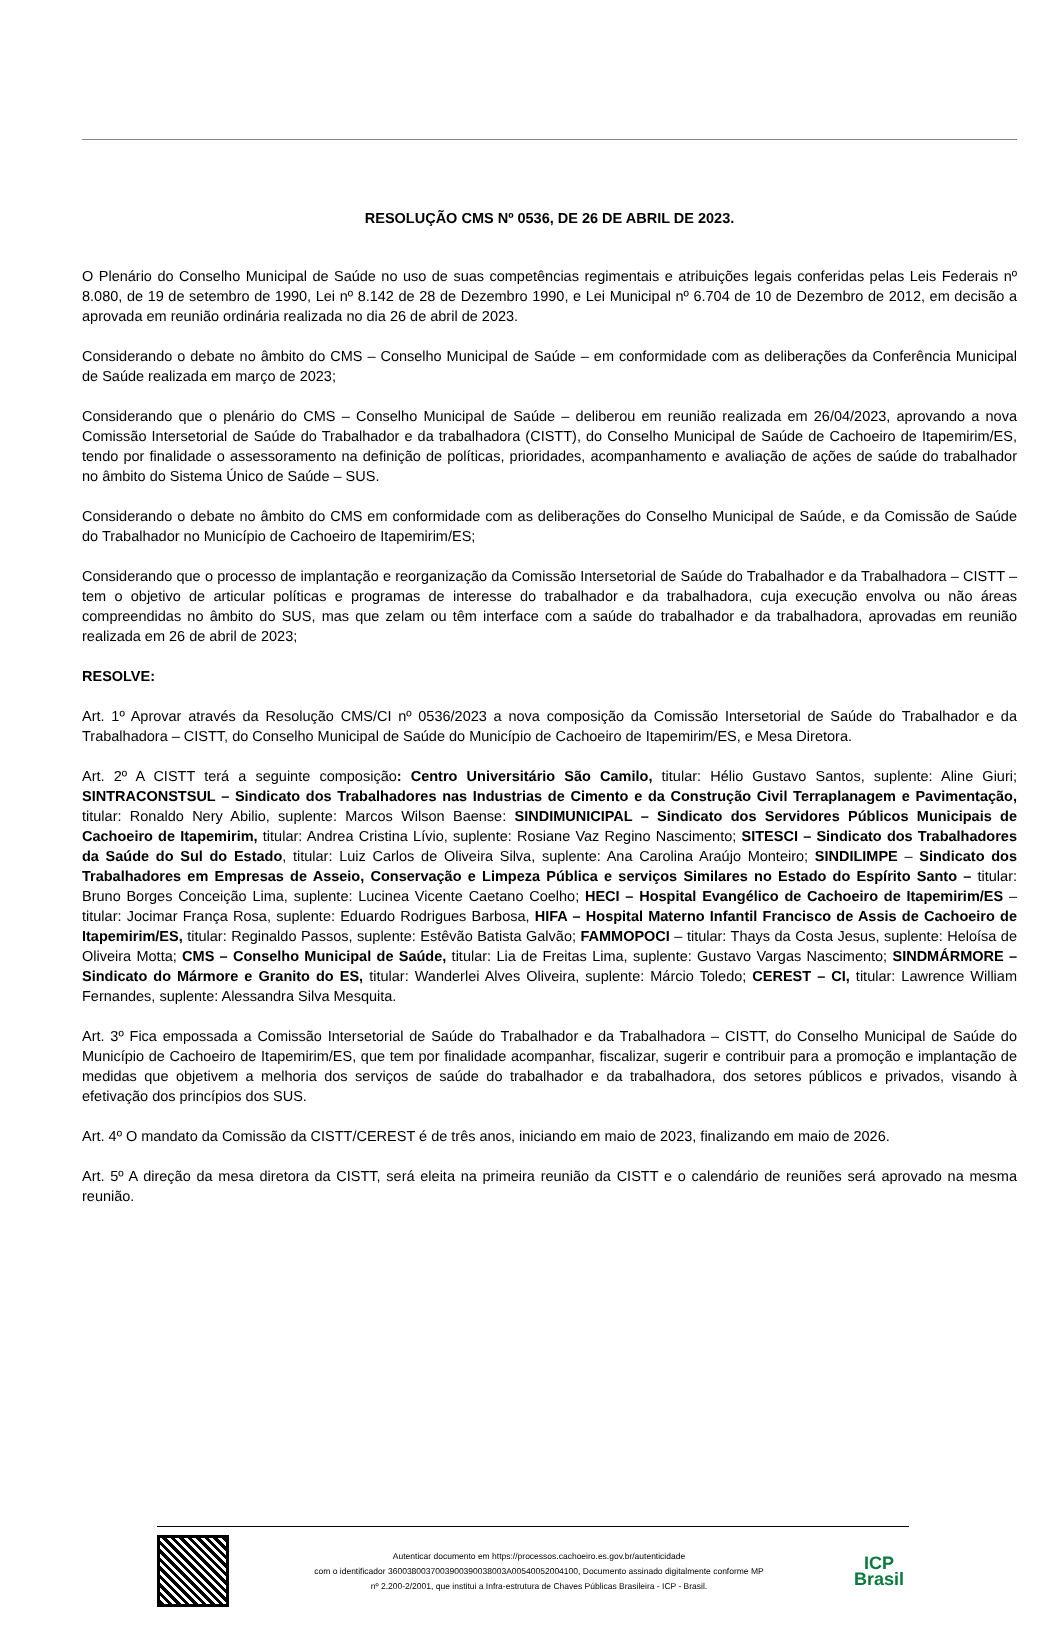RESOLUÇÃO CMS Nº 0536, DE 26 DE ABRIL DE 2023.
O Plenário do Conselho Municipal de Saúde no uso de suas competências regimentais e atribuições legais conferidas pelas Leis Federais nº 8.080, de 19 de setembro de 1990, Lei nº 8.142 de 28 de Dezembro 1990, e Lei Municipal nº 6.704 de 10 de Dezembro de 2012, em decisão a aprovada em reunião ordinária realizada no dia 26 de abril de 2023.
Considerando o debate no âmbito do CMS – Conselho Municipal de Saúde – em conformidade com as deliberações da Conferência Municipal de Saúde realizada em março de 2023;
Considerando que o plenário do CMS – Conselho Municipal de Saúde – deliberou em reunião realizada em 26/04/2023, aprovando a nova Comissão Intersetorial de Saúde do Trabalhador e da trabalhadora (CISTT), do Conselho Municipal de Saúde de Cachoeiro de Itapemirim/ES, tendo por finalidade o assessoramento na definição de políticas, prioridades, acompanhamento e avaliação de ações de saúde do trabalhador no âmbito do Sistema Único de Saúde – SUS.
Considerando o debate no âmbito do CMS em conformidade com as deliberações do Conselho Municipal de Saúde, e da Comissão de Saúde do Trabalhador no Município de Cachoeiro de Itapemirim/ES;
Considerando que o processo de implantação e reorganização da Comissão Intersetorial de Saúde do Trabalhador e da Trabalhadora – CISTT – tem o objetivo de articular políticas e programas de interesse do trabalhador e da trabalhadora, cuja execução envolva ou não áreas compreendidas no âmbito do SUS, mas que zelam ou têm interface com a saúde do trabalhador e da trabalhadora, aprovadas em reunião realizada em 26 de abril de 2023;
RESOLVE:
Art. 1º Aprovar através da Resolução CMS/CI nº 0536/2023 a nova composição da Comissão Intersetorial de Saúde do Trabalhador e da Trabalhadora – CISTT, do Conselho Municipal de Saúde do Município de Cachoeiro de Itapemirim/ES, e Mesa Diretora.
Art. 2º A CISTT terá a seguinte composição: Centro Universitário São Camilo, titular: Hélio Gustavo Santos, suplente: Aline Giuri; SINTRACONSTSUL – Sindicato dos Trabalhadores nas Industrias de Cimento e da Construção Civil Terraplanagem e Pavimentação, titular: Ronaldo Nery Abilio, suplente: Marcos Wilson Baense: SINDIMUNICIPAL – Sindicato dos Servidores Públicos Municipais de Cachoeiro de Itapemirim, titular: Andrea Cristina Lívio, suplente: Rosiane Vaz Regino Nascimento; SITESCI – Sindicato dos Trabalhadores da Saúde do Sul do Estado, titular: Luiz Carlos de Oliveira Silva, suplente: Ana Carolina Araújo Monteiro; SINDILIMPE – Sindicato dos Trabalhadores em Empresas de Asseio, Conservação e Limpeza Pública e serviços Similares no Estado do Espírito Santo – titular: Bruno Borges Conceição Lima, suplente: Lucinea Vicente Caetano Coelho; HECI – Hospital Evangélico de Cachoeiro de Itapemirim/ES – titular: Jocimar França Rosa, suplente: Eduardo Rodrigues Barbosa, HIFA – Hospital Materno Infantil Francisco de Assis de Cachoeiro de Itapemirim/ES, titular: Reginaldo Passos, suplente: Estêvão Batista Galvão; FAMMOPOCI – titular: Thays da Costa Jesus, suplente: Heloísa de Oliveira Motta; CMS – Conselho Municipal de Saúde, titular: Lia de Freitas Lima, suplente: Gustavo Vargas Nascimento; SINDMÁRMORE – Sindicato do Mármore e Granito do ES, titular: Wanderlei Alves Oliveira, suplente: Márcio Toledo; CEREST – CI, titular: Lawrence William Fernandes, suplente: Alessandra Silva Mesquita.
Art. 3º Fica empossada a Comissão Intersetorial de Saúde do Trabalhador e da Trabalhadora – CISTT, do Conselho Municipal de Saúde do Município de Cachoeiro de Itapemirim/ES, que tem por finalidade acompanhar, fiscalizar, sugerir e contribuir para a promoção e implantação de medidas que objetivem a melhoria dos serviços de saúde do trabalhador e da trabalhadora, dos setores públicos e privados, visando à efetivação dos princípios dos SUS.
Art. 4º O mandato da Comissão da CISTT/CEREST é de três anos, iniciando em maio de 2023, finalizando em maio de 2026.
Art. 5º A direção da mesa diretora da CISTT, será eleita na primeira reunião da CISTT e o calendário de reuniões será aprovado na mesma reunião.
Autenticar documento em https://processos.cachoeiro.es.gov.br/autenticidade
com o identificador 3600380037003900390038003A00540052004100, Documento assinado digitalmente conforme MP
nº 2.200-2/2001, que institui a Infra-estrutura de Chaves Públicas Brasileira - ICP - Brasil.
ICP
Brasil